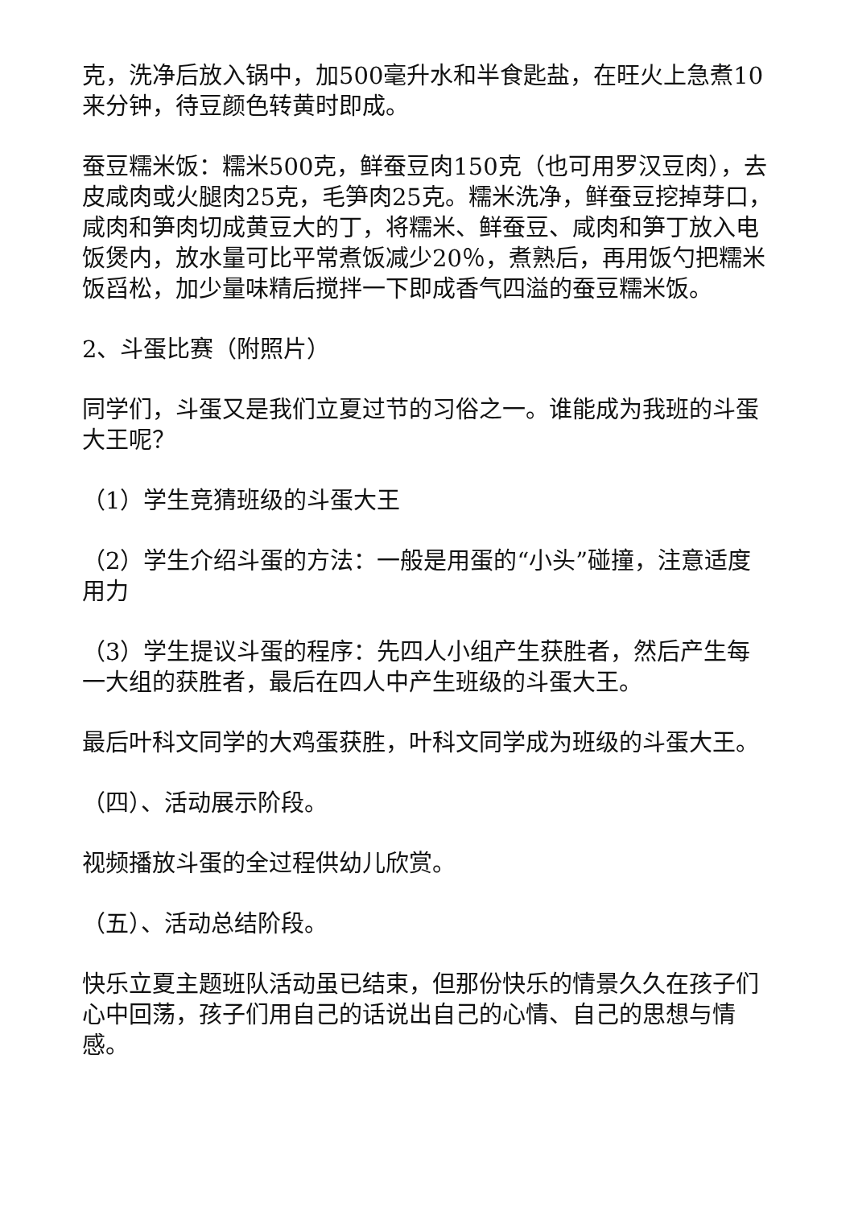克，洗净后放入锅中，加500毫升水和半食匙盐，在旺火上急煮10来分钟，待豆颜色转黄时即成。
蚕豆糯米饭：糯米500克，鲜蚕豆肉150克（也可用罗汉豆肉），去皮咸肉或火腿肉25克，毛笋肉25克。糯米洗净，鲜蚕豆挖掉芽口，咸肉和笋肉切成黄豆大的丁，将糯米、鲜蚕豆、咸肉和笋丁放入电饭煲内，放水量可比平常煮饭减少20％，煮熟后，再用饭勺把糯米饭舀松，加少量味精后搅拌一下即成香气四溢的蚕豆糯米饭。
2、斗蛋比赛（附照片）
同学们，斗蛋又是我们立夏过节的习俗之一。谁能成为我班的斗蛋大王呢？
（1）学生竞猜班级的斗蛋大王
（2）学生介绍斗蛋的方法：一般是用蛋的“小头”碰撞，注意适度用力
（3）学生提议斗蛋的程序：先四人小组产生获胜者，然后产生每一大组的获胜者，最后在四人中产生班级的斗蛋大王。
最后叶科文同学的大鸡蛋获胜，叶科文同学成为班级的斗蛋大王。
（四）、活动展示阶段。
视频播放斗蛋的全过程供幼儿欣赏。
（五）、活动总结阶段。
快乐立夏主题班队活动虽已结束，但那份快乐的情景久久在孩子们心中回荡，孩子们用自己的话说出自己的心情、自己的思想与情感。